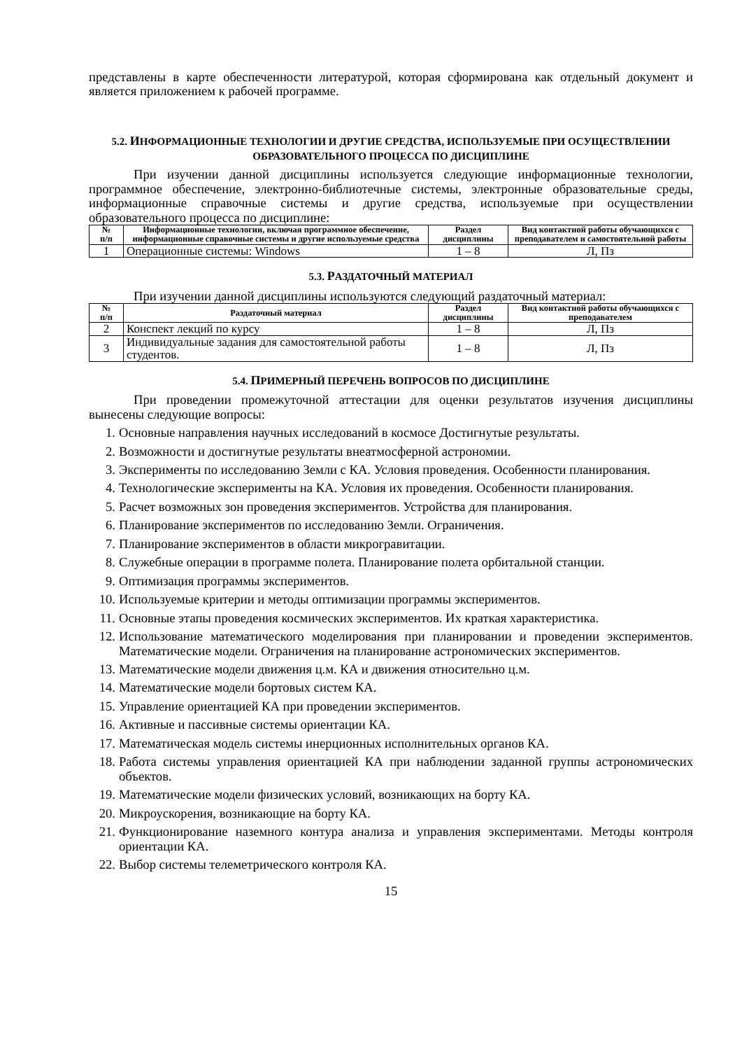представлены в карте обеспеченности литературой, которая сформирована как отдельный документ и является приложением к рабочей программе.
5.2. ИНФОРМАЦИОННЫЕ ТЕХНОЛОГИИ И ДРУГИЕ СРЕДСТВА, ИСПОЛЬЗУЕМЫЕ ПРИ ОСУЩЕСТВЛЕНИИ ОБРАЗОВАТЕЛЬНОГО ПРОЦЕССА ПО ДИСЦИПЛИНЕ
При изучении данной дисциплины используется следующие информационные технологии, программное обеспечение, электронно-библиотечные системы, электронные образовательные среды, информационные справочные системы и другие средства, используемые при осуществлении образовательного процесса по дисциплине:
| № п/п | Информационные технологии, включая программное обеспечение, информационные справочные системы и другие используемые средства | Раздел дисциплины | Вид контактной работы обучающихся с преподавателем и самостоятельной работы |
| --- | --- | --- | --- |
| 1 | Операционные системы: Windows | 1 – 8 | Л, Пз |
5.3. РАЗДАТОЧНЫЙ МАТЕРИАЛ
При изучении данной дисциплины используются следующий раздаточный материал:
| № п/п | Раздаточный материал | Раздел дисциплины | Вид контактной работы обучающихся с преподавателем |
| --- | --- | --- | --- |
| 2 | Конспект лекций по курсу | 1 – 8 | Л, Пз |
| 3 | Индивидуальные задания для самостоятельной работы студентов. | 1 – 8 | Л, Пз |
5.4. ПРИМЕРНЫЙ ПЕРЕЧЕНЬ ВОПРОСОВ ПО ДИСЦИПЛИНЕ
При проведении промежуточной аттестации для оценки результатов изучения дисциплины вынесены следующие вопросы:
1. Основные направления научных исследований в космосе Достигнутые результаты.
2. Возможности и достигнутые результаты внеатмосферной астрономии.
3. Эксперименты по исследованию Земли с КА. Условия проведения. Особенности планирования.
4. Технологические эксперименты на КА. Условия их проведения. Особенности планирования.
5. Расчет возможных зон проведения экспериментов. Устройства для планирования.
6. Планирование экспериментов по исследованию Земли. Ограничения.
7. Планирование экспериментов в области микрогравитации.
8. Служебные операции в программе полета. Планирование полета орбитальной станции.
9. Оптимизация программы экспериментов.
10. Используемые критерии и методы оптимизации программы экспериментов.
11. Основные этапы проведения космических экспериментов. Их краткая характеристика.
12. Использование математического моделирования при планировании и проведении экспериментов. Математические модели. Ограничения на планирование астрономических экспериментов.
13. Математические модели движения ц.м. КА и движения относительно ц.м.
14. Математические модели бортовых систем КА.
15. Управление ориентацией КА при проведении экспериментов.
16. Активные и пассивные системы ориентации КА.
17. Математическая модель системы инерционных исполнительных органов КА.
18. Работа системы управления ориентацией КА при наблюдении заданной группы астрономических объектов.
19. Математические модели физических условий, возникающих на борту КА.
20. Микроускорения, возникающие на борту КА.
21. Функционирование наземного контура анализа и управления экспериментами. Методы контроля ориентации КА.
22. Выбор системы телеметрического контроля КА.
15